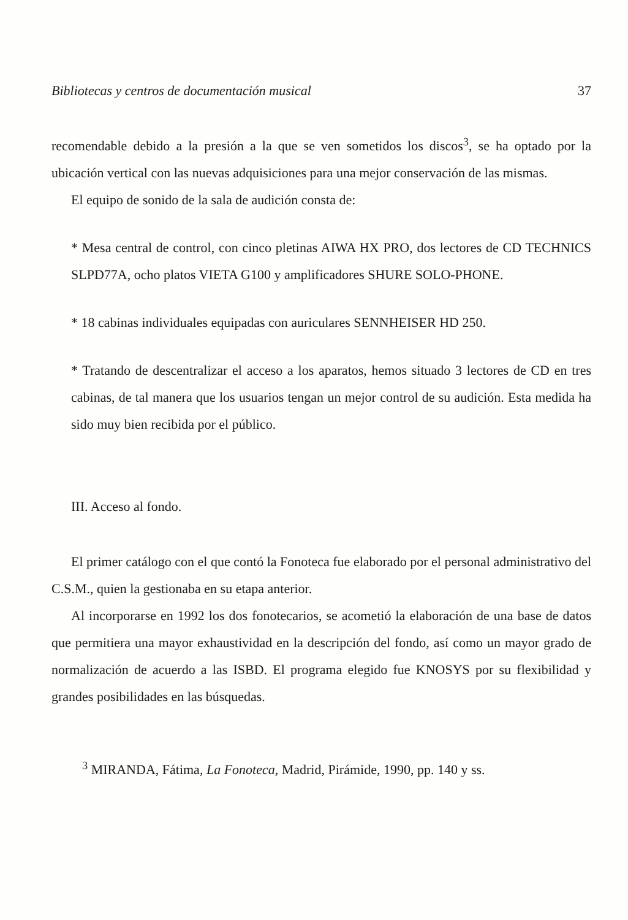Bibliotecas y centros de documentación musical 37
recomendable debido a la presión a la que se ven sometidos los discos<sup>3</sup>, se ha optado por la ubicación vertical con las nuevas adquisiciones para una mejor conservación de las mismas.
El equipo de sonido de la sala de audición consta de:
* Mesa central de control, con cinco pletinas AIWA HX PRO, dos lectores de CD TECHNICS SLPD77A, ocho platos VIETA G100 y amplificadores SHURE SOLO-PHONE.
* 18 cabinas individuales equipadas con auriculares SENNHEISER HD 250.
* Tratando de descentralizar el acceso a los aparatos, hemos situado 3 lectores de CD en tres cabinas, de tal manera que los usuarios tengan un mejor control de su audición. Esta medida ha sido muy bien recibida por el público.
III. Acceso al fondo.
El primer catálogo con el que contó la Fonoteca fue elaborado por el personal administrativo del C.S.M., quien la gestionaba en su etapa anterior.
Al incorporarse en 1992 los dos fonotecarios, se acometió la elaboración de una base de datos que permitiera una mayor exhaustividad en la descripción del fondo, así como un mayor grado de normalización de acuerdo a las ISBD. El programa elegido fue KNOSYS por su flexibilidad y grandes posibilidades en las búsquedas.
<sup>3</sup> MIRANDA, Fátima, La Fonoteca, Madrid, Pirámide, 1990, pp. 140 y ss.